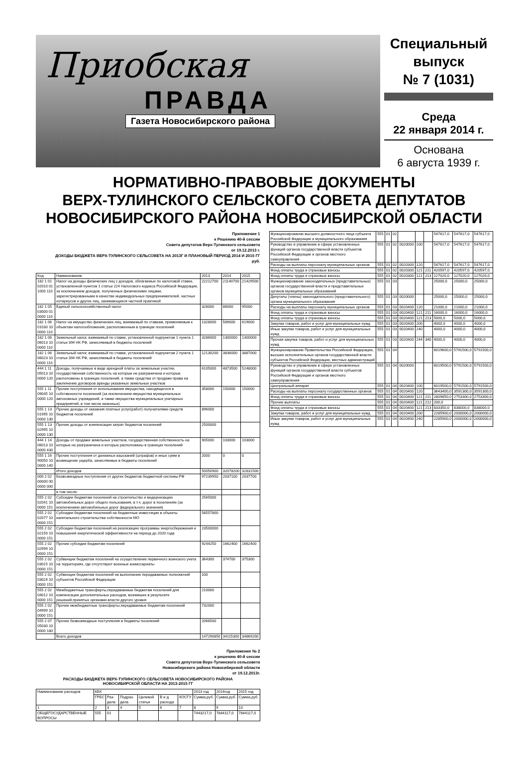Приобская
ПРАВДА
Газета Новосибирского района
Специальный
выпуск
№ 7 (1031)
Среда
22 января 2014 г.
Основана
6 августа 1939 г.
НОРМАТИВНО-ПРАВОВЫЕ ДОКУМЕНТЫ
ВЕРХ-ТУЛИНСКОГО СЕЛЬСКОГО СОВЕТА ДЕПУТАТОВ
НОВОСИБИРСКОГО РАЙОНА НОВОСИБИРСКОЙ ОБЛАСТИ
Приложение 1
к Решению 40-й сессии
Совета депутатов Верх-Тулинского сельсовета
от 19.12.2013 г.
ДОХОДЫ БЮДЖЕТА ВЕРХ-ТУЛИНСКОГО СЕЛЬСОВЕТА НА 2013Г И ПЛАНОВЫЙ ПЕРИОД 2014 И 2015 ГГ
руб.
| Код | Наименование | 2013 | 2014 | 2015 |
| --- | --- | --- | --- | --- |
| 182 1 01 02010 01 1000 110 | Налог на доходы физических лиц с доходов, облагаемых по налоговой ставке, установленной пунктом 1 статьи 224 Налогового кодекса Российской Федерации, за исключением доходов, полученных физическими лицами, зарегистрированными в качестве индивидуальных предпринимателей, частных нотариусов и других лиц, занимающихся частной практикой | 22212700 | 21140700 | 21429500 |
| 182 1 05 03000 01 0000 110 | Единый сельскохозяйственный налог | 328000 | 86000 | 95000 |
| 182 1 06 01030 10 0000 110 | Налог на имущество физических лиц, взимаемый по ставкам, применяемым к объектам налогообложения, расположенным в границах поселений | 1328000 | 589000 | 619000 |
| 182 1 06 06013 10 0000 110 | Земельный налог, взимаемый по ставке, установленной подпунктом 1 пункта 1 статьи 394 НК РФ, зачисляемый в бюджеты поселений | 3286000 | 1300000 | 1300000 |
| 182 1 06 06023 10 0000 110 | Земельный налог, взимаемый по ставке, установленной подпунктом 2 пункта 1 статьи 394 НК РФ, зачисляемый в бюджеты поселений | 12130200 | 3836000 | 3887000 |
| 444 1 11 05013 10 0000 120 | Доходы, получаемые в виде арендной платы за земельные участки, государственная собственность на которые не разграничена и которые расположены в границах поселений, а также средства от продажи права на заключение договоров аренды указанных земельных участков | 6105000 | 4873500 | 5248000 |
| 555 1 11 09045 10 0000 120 | Прочие поступления от использования имущества, находящегося в собственности поселений (за исключением имущества муниципальных автономных учреждений, а также имущества муниципальных унитарных предприятий, в том числе казенных) | 358000 | 150000 | 150000 |
| 555 1 13 01995 10 0000 130 | Прочие доходы от оказания платных услуг(работ) получателями средств бюджетов поселений | 896000 | | |
| 555 1 13 02995 10 0000 130 | Прочие доходы от компенсации затрат бюджетов поселений | 2500000 | | |
| 444 1 14 06013 10 0000 430 | Доходы от продажи земельных участков, государственная собственность на которые не разграничена и которые расположены в границах поселений | 905000 | 103000 | 103000 |
| 555 1 16 90050 10 0000 140 | Прочие поступления от денежных взысканий (штрафов) и иных сумм в возмещение ущерба, зачисляемые в бюджеты поселений | 2000 | 0 | 0 |
| | Итого доходов | 50050900 | 32078200 | 32831500 |
| 000 2 02 00000 00 0000 000 | Безвозмездные поступления от других бюджетов бюджетной системы РФ | 97239950 | 2037100 | 2037700 |
| | в том числе: | | | |
| 555 2 02 02041 10 0000 151 | Субсидии бюджетам поселений на строительство и модернизацию автомобильных дорог общего пользования, в т.ч. дорог в поселениях (за исключением автомобильных дорог федерального значения) | 2565000 | | |
| 555 2 02 02077 10 0000 151 | Субсидии бюджетам поселений на бюджетные инвестиции в объекты капитального строительства собственности МО | 58557800 | | |
| 555 2 02 02150 10 0000 151 | Субсидии бюджетам поселений на реализацию программы энергосбережения и повышения энергетической эффективности на период до 2020 года | 23500000 | | |
| 555 2 02 02999 10 0000 151 | Прочие субсидии бюджетам поселений | 9244250 | 1662400 | 1662400 |
| 555 2 02 03015 10 0000 151 | Субвенции бюджетам поселений на осуществление первичного воинского учета на территориях, где отсутствуют военные комиссариаты | 364300 | 374700 | 375300 |
| 555 2 02 03024 10 0000 151 | Субвенции бюджетам поселений на выполнение передаваемых полномочий субъектов Российской Федерации | 100 | | |
| 555 2 02 04012 10 0000 151 | Межбюджетные трансферты,передаваемые бюджетам поселений для компенсации дополнительных расходов, возникших в результате решений,принятых органами власти другого уровня | 210000 | | |
| 555 2 02 04999 10 0000 151 | Прочие межбюджетные трансферты,передаваемые бюджетам поселений | 732000 | | |
| 555 2 07 05030 10 0000 180 | Прочие безвозмездные поступления в бюджеты поселений | 2066500 | | |
| | Всего доходов | 147290850 | 34115300 | 34869200 |
Приложение № 2
к решению 40-й сессии
Совета депутатов Верх-Тулинского сельсовета
Новосибирского района Новосибирской области
от 19.12.2013г.
РАСХОДЫ БЮДЖЕТА ВЕРХ-ТУЛИНСКОГО СЕЛЬСОВЕТА НОВОСИБИРСКОГО РАЙОНА
НОВОСИБИРСКОЙ ОБЛАСТИ НА 2013-2015 ГГ
| Наименование расходов | КБК | | | | | | 2013 год | 2014год | 2015 год |
| --- | --- | --- | --- | --- | --- | --- | --- | --- | --- |
| | ГРБС | Раз-дела | Подраз-дела | Целевой статьи | В и д расхода | КОСГУ | Сумма,руб. | Сумма,руб. | Сумма,руб. |
| 1 | 2 | 3 | 4 | 5 | 6 | 7 | 8 | 9 | 10 |
| ОБЩЕГОСУДАРСТВЕННЫЕ ВОПРОСЫ | 555 | 01 | | | | | 7443217,0 | 7844117,0 | 7844117,0 |
| Функционирование высшего должностного лица субъекта Российской Федерации и муниципального образования | 555 | 01 | 02 | | | | 547617,0 | 547617,0 | 547617,0 |
| Руководство и управление в сфере установленных функций органов государственной власти субъектов Российской Федерации и органов местного самоуправления | 555 | 01 | 02 | 0020000 | 100 | | 547617,0 | 547617,0 | 547617,0 |
| Расходы на выплаты персоналу муниципальных органов | 555 | 01 | 02 | 0020300 | 120 | | 547617,0 | 547617,0 | 547617,0 |
| Фонд оплаты труда и страховые взносы | 555 | 01 | 02 | 0020300 | 121 | 211 | 420597,0 | 420597,0 | 420597,0 |
| Фонд оплаты труда и страховые взносы | 555 | 01 | 02 | 0020300 | 121 | 213 | 127020,0 | 127020,0 | 127020,0 |
| Функционирование законодательных (представительных) органов государственной власти и представительных органов муниципальных образований | 555 | 01 | 03 | | | | 25000,0 | 25000,0 | 25000,0 |
| Депутаты (члены) законодательного (представительного) органа муниципального образования | 555 | 01 | 03 | 0020000 | | | 25000,0 | 25000,0 | 25000,0 |
| Расходы на выплаты персоналу муниципальных органов | 555 | 01 | 03 | 0020400 | 120 | | 21000,0 | 21000,0 | 21000,0 |
| Фонд оплаты труда и страховые взносы | 555 | 01 | 03 | 0020400 | 121 | 211 | 16000,0 | 16000,0 | 16000,0 |
| Фонд оплаты труда и страховые взносы | 555 | 01 | 03 | 0020400 | 121 | 213 | 5000,0 | 5000,0 | 5000,0 |
| Закупка товаров, работ и услуг для муниципальных нужд | 555 | 01 | 03 | 0020400 | 200 | | 4000,0 | 4000,0 | 4000,0 |
| Иные закупки товаров, работ и услуг для муниципальных нужд | 555 | 01 | 03 | 0020400 | 240 | | 4000,0 | 4000,0 | 4000,0 |
| Прочая закупка товаров, работ и услуг для муниципальных нужд | 555 | 01 | 03 | 0020400 | 244 | 340 | 4000,0 | 4000,0 | 4000,0 |
| Функционирование Правительства Российской Федерации, высших исполнительных органов государственной власти субъектов Российской Федерации, местных администраций | 555 | 01 | 04 | | | | 6019600,0 | 5791500,0 | 5791500,0 |
| Руководство и управление в сфере установленных функций органов государственной власти субъектов Российской Федерации и органов местного самоуправления | 555 | 01 | 04 | 0020000 | | | 6019500,0 | 5791500,0 | 5791500,0 |
| Центральный аппарат | 555 | 01 | 04 | 0020400 | 100 | | 6019500,0 | 5791500,0 | 5791500,0 |
| Расходы на выплаты персоналу государственных органов | 555 | 01 | 04 | 0020400 | 120 | | 3643400,0 | 3591300,0 | 3591300,0 |
| Фонд оплаты труда и страховые взносы | 555 | 01 | 04 | 0020400 | 121 | 211 | 2809850,0 | 2753300,0 | 2753300,0 |
| Прочие выплаты | 555 | 01 | 04 | 0020400 | 121 | 212 | 200,0 | | |
| Фонд оплаты труда и страховые взносы | 555 | 01 | 04 | 0020400 | 121 | 213 | 833350,0 | 838000,0 | 838000,0 |
| Закупка товаров, работ и услуг для муниципальных нужд | 555 | 01 | 04 | 0020400 | 200 | | 2285900,0 | 2000000,0 | 2000000,0 |
| Иные закупки товаров, работ и услуг для муниципальных нужд | 555 | 01 | 04 | 0020400 | 240 | | 2285900,0 | 2000000,0 | 2000000,0 |